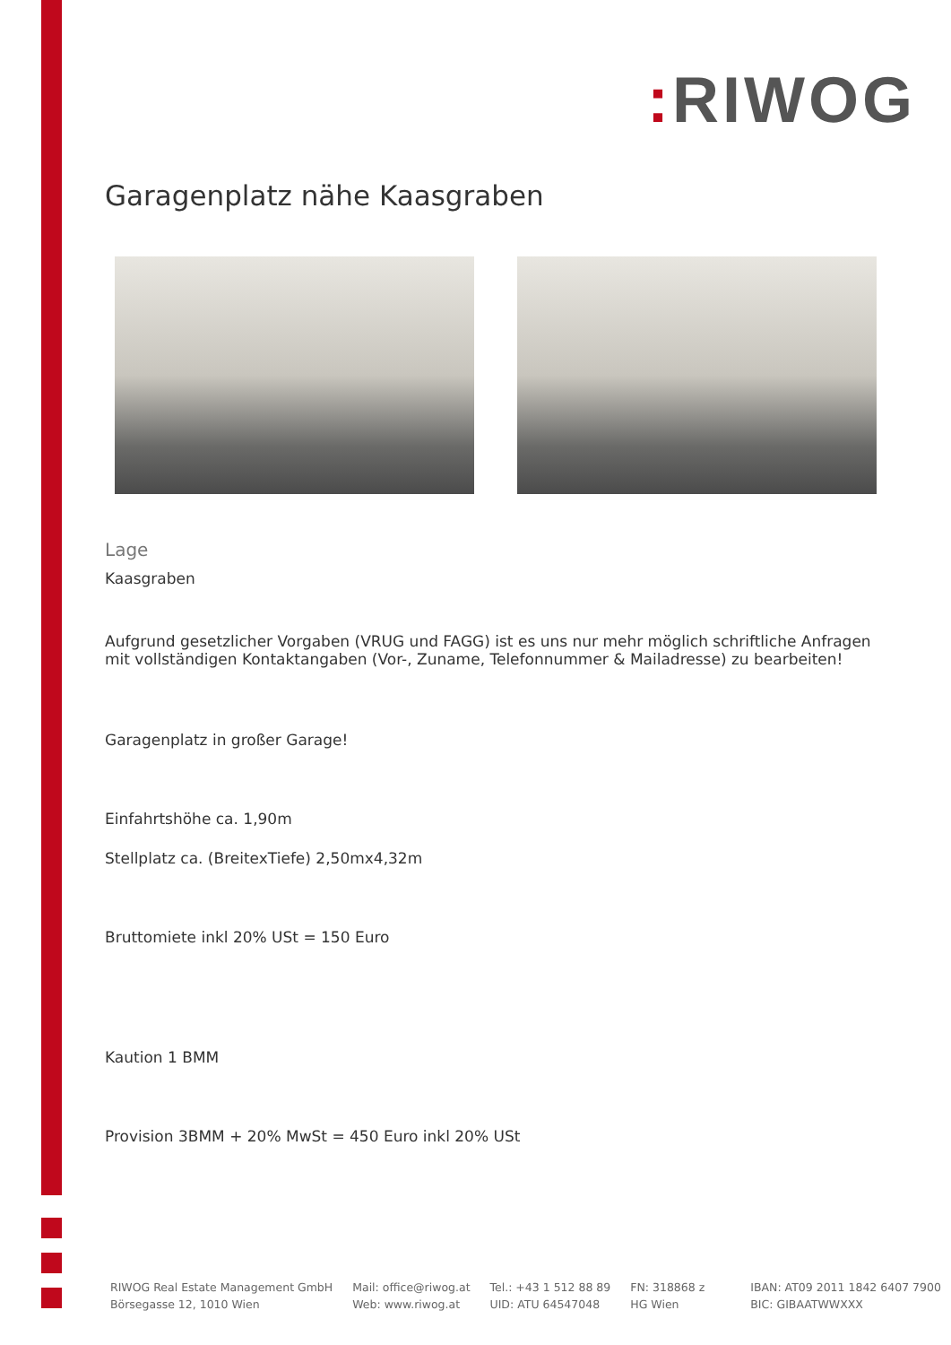: RIWOG
Garagenplatz nähe Kaasgraben
Lage
Kaasgraben
Aufgrund gesetzlicher Vorgaben (VRUG und FAGG) ist es uns nur mehr möglich schriftliche Anfragen mit vollständigen Kontaktangaben (Vor-, Zuname, Telefonnummer & Mailadresse) zu bearbeiten!
Garagenplatz in großer Garage!
Einfahrtshöhe ca. 1,90m
Stellplatz ca. (BreitexTiefe) 2,50mx4,32m
Bruttomiete inkl 20% USt = 150 Euro
Kaution 1 BMM
Provision 3BMM + 20% MwSt = 450 Euro inkl 20% USt
RIWOG Real Estate Management GmbH
Börsegasse 12, 1010 Wien
Mail: office@riwog.at
Web: www.riwog.at
Tel.: +43 1 512 88 89
UID: ATU 64547048
FN: 318868 z
HG Wien
IBAN: AT09 2011 1842 6407 7900
BIC: GIBAATWWXXX